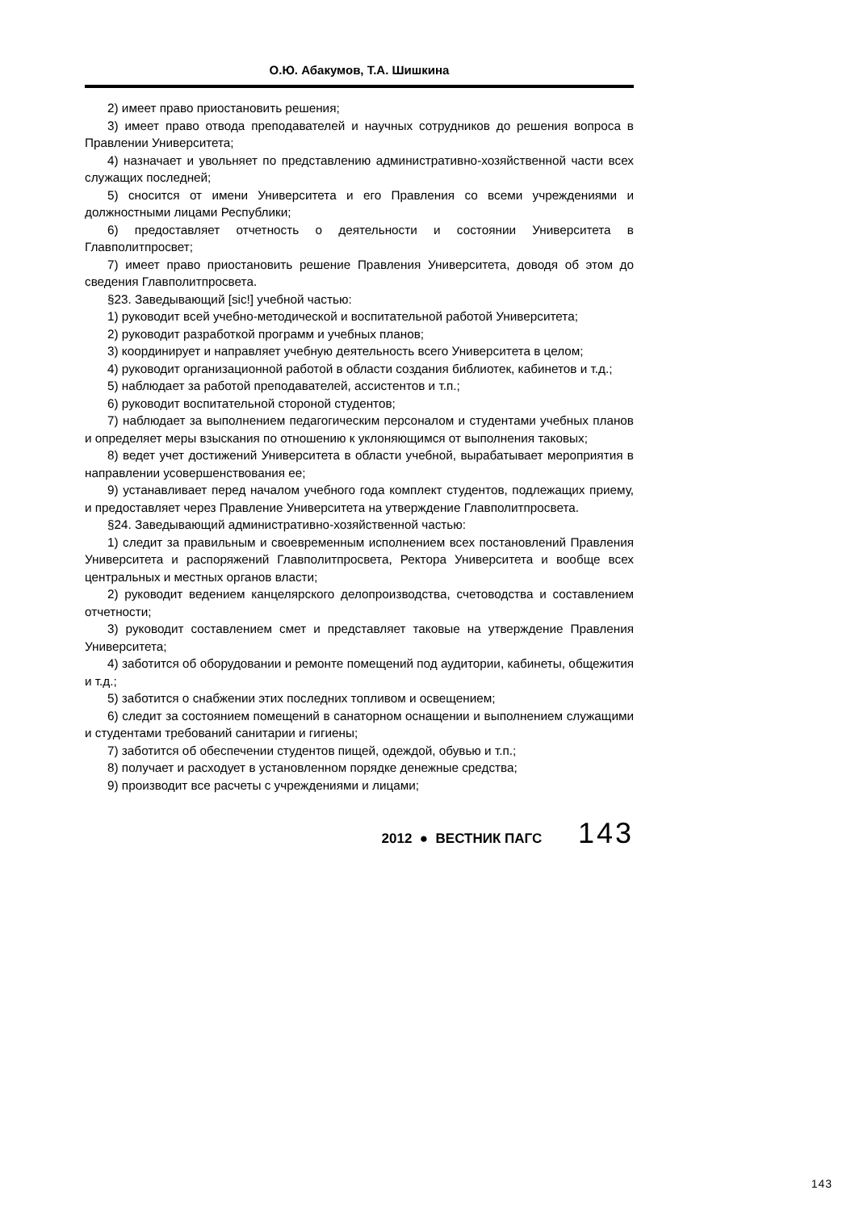О.Ю. Абакумов, Т.А. Шишкина
2) имеет право приостановить решения;
3) имеет право отвода преподавателей и научных сотрудников до решения вопроса в Правлении Университета;
4) назначает и увольняет по представлению административно-хозяйственной части всех служащих последней;
5) сносится от имени Университета и его Правления со всеми учреждениями и должностными лицами Республики;
6) предоставляет отчетность о деятельности и состоянии Университета в Главполитпросвет;
7) имеет право приостановить решение Правления Университета, доводя об этом до сведения Главполитпросвета.
§23. Заведывающий [sic!] учебной частью:
1) руководит всей учебно-методической и воспитательной работой Университета;
2) руководит разработкой программ и учебных планов;
3) координирует и направляет учебную деятельность всего Университета в целом;
4) руководит организационной работой в области создания библиотек, кабинетов и т.д.;
5) наблюдает за работой преподавателей, ассистентов и т.п.;
6) руководит воспитательной стороной студентов;
7) наблюдает за выполнением педагогическим персоналом и студентами учебных планов и определяет меры взыскания по отношению к уклоняющимся от выполнения таковых;
8) ведет учет достижений Университета в области учебной, вырабатывает мероприятия в направлении усовершенствования ее;
9) устанавливает перед началом учебного года комплект студентов, подлежащих приему, и предоставляет через Правление Университета на утверждение Главполитпросвета.
§24. Заведывающий административно-хозяйственной частью:
1) следит за правильным и своевременным исполнением всех постановлений Правления Университета и распоряжений Главполитпросвета, Ректора Университета и вообще всех центральных и местных органов власти;
2) руководит ведением канцелярского делопроизводства, счетоводства и составлением отчетности;
3) руководит составлением смет и представляет таковые на утверждение Правления Университета;
4) заботится об оборудовании и ремонте помещений под аудитории, кабинеты, общежития и т.д.;
5) заботится о снабжении этих последних топливом и освещением;
6) следит за состоянием помещений в санаторном оснащении и выполнением служащими и студентами требований санитарии и гигиены;
7) заботится об обеспечении студентов пищей, одеждой, обувью и т.п.;
8) получает и расходует в установленном порядке денежные средства;
9) производит все расчеты с учреждениями и лицами;
2012 ● ВЕСТНИК ПАГС 143
143